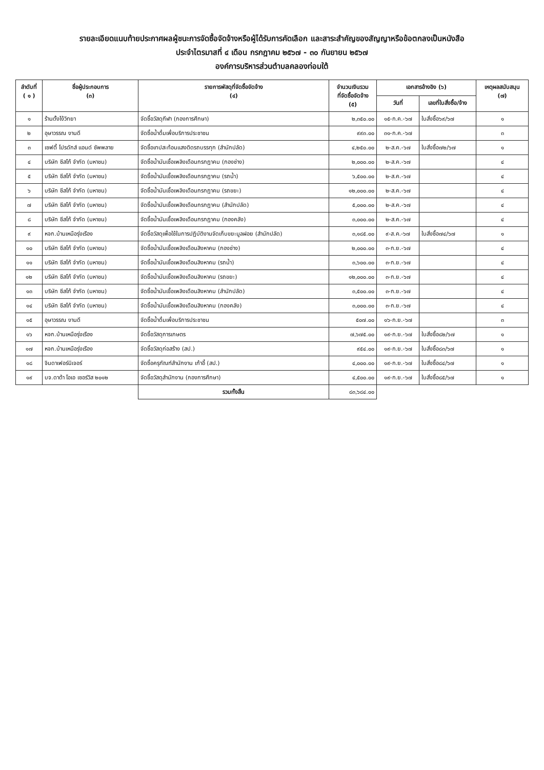รายละเอียดแนบท้ายประกาศผลผู้ชนะการจัดซื้อจัดจ้างหรือผู้ได้รับการคัดเลือก และสาระสำคัญของสัญญาหรือข้อตกลงเป็นหนังสือ
ประจำไตรมาสที่ ๔ เดือน กรกฎาคม ๒๕๖๗ - ๓๐ กันยายน ๒๕๖๗
องค์การบริหารส่วนตำบลคลองท่อมใต้
| ลำดับที่ ( ๑ ) | ชื่อผู้ประกอบการ (๓) | รายการพัสดุที่จัดซื้อจัดจ้าง (๔) | จำนวนเงินรวม ที่จัดซื้อจัดจ้าง (๕) | เอกสารอ้างอิง (๖) | | เหตุผลสนับสนุน (๗) |
| --- | --- | --- | --- | --- | --- | --- |
| | | | | วันที่ | เลขที่ใบสั่งซื้อ/จ้าง | |
| ๑ | ร้านตั้งโง้วิทยา | จัดซื้อวัสดุกีฬา (กองการศึกษา) | ๒,๓๕๐.๐๐ | ๑๕-ก.ค.-๖๗ | ใบสั่งซื้อ๖๙/๖๗ | ๑ |
| ๒ | อุษาวรรณ งานดี | จัดซื้อน้ำดื่มเพื่อบริการประชาชน | ๙๙๓.๐๐ | ๓๑-ก.ค.-๖๗ | | ๓ |
| ๓ | เซฟตี้ โปรดักส์ แอนด์ ซัพพลาย | จัดซื้อเทปสะท้อนแสงติดรถบรรทุก (สำนักปลัด) | ๔,๒๕๐.๐๐ | ๒-ส.ค.-๖๗ | ใบสั่งซื้อ๗๒/๖๗ | ๑ |
| ๔ | บริษัท ซีสโก้ จำกัด (มหาชน) | จัดซื้อน้ำมันเชื้อเพลิงเดือนกรกฎาคม (กองช่าง) | ๒,๐๐๐.๐๐ | ๒-ส.ค.-๖๗ | | ๔ |
| ๕ | บริษัท ซีสโก้ จำกัด (มหาชน) | จัดซื้อน้ำมันเชื้อเพลิงเดือนกรกฎาคม (รถน้ำ) | ๖,๕๐๐.๐๐ | ๒-ส.ค.-๖๗ | | ๔ |
| ๖ | บริษัท ซีสโก้ จำกัด (มหาชน) | จัดซื้อน้ำมันเชื้อเพลิงเดือนกรกฎาคม (รถขยะ) | ๑๒,๐๐๐.๐๐ | ๒-ส.ค.-๖๗ | | ๔ |
| ๗ | บริษัท ซีสโก้ จำกัด (มหาชน) | จัดซื้อน้ำมันเชื้อเพลิงเดือนกรกฎาคม (สำนักปลัด) | ๕,๐๐๐.๐๐ | ๒-ส.ค.-๖๗ | | ๔ |
| ๘ | บริษัท ซีสโก้ จำกัด (มหาชน) | จัดซื้อน้ำมันเชื้อเพลิงเดือนกรกฎาคม (กองคลัง) | ๓,๐๐๐.๐๐ | ๒-ส.ค.-๖๗ | | ๔ |
| ๙ | หจก.บ้านเหนือรุ่งเรือง | จัดซื้อวัสดุเพื่อใช้ในการปฏิบัติงานจัดเก็บขยะมูลฝอย (สำนักปลัด) | ๓,๑๘๕.๐๐ | ๙-ส.ค.-๖๗ | ใบสั่งซื้อ๗๔/๖๗ | ๑ |
| ๑๐ | บริษัท ซีสโก้ จำกัด (มหาชน) | จัดซื้อน้ำมันเชื้อเพลิงเดือนสิงหาคม (กองช่าง) | ๒,๐๐๐.๐๐ | ๓-ก.ย.-๖๗ | | ๔ |
| ๑๑ | บริษัท ซีสโก้ จำกัด (มหาชน) | จัดซื้อน้ำมันเชื้อเพลิงเดือนสิงหาคม (รถน้ำ) | ๓,๖๐๐.๐๐ | ๓-ก.ย.-๖๗ | | ๔ |
| ๑๒ | บริษัท ซีสโก้ จำกัด (มหาชน) | จัดซื้อน้ำมันเชื้อเพลิงเดือนสิงหาคม (รถขยะ) | ๑๒,๐๐๐.๐๐ | ๓-ก.ย.-๖๗ | | ๔ |
| ๑๓ | บริษัท ซีสโก้ จำกัด (มหาชน) | จัดซื้อน้ำมันเชื้อเพลิงเดือนสิงหาคม (สำนักปลัด) | ๓,๕๐๐.๐๐ | ๓-ก.ย.-๖๗ | | ๔ |
| ๑๔ | บริษัท ซีสโก้ จำกัด (มหาชน) | จัดซื้อน้ำมันเชื้อเพลิงเดือนสิงหาคม (กองคลัง) | ๓,๐๐๐.๐๐ | ๓-ก.ย.-๖๗ | | ๔ |
| ๑๕ | อุษาวรรณ งานดี | จัดซื้อน้ำดื่มเพื่อบริการประชาชน | ๕๐๗.๐๐ | ๑๖-ก.ย.-๖๗ | | ๓ |
| ๑๖ | หจก.บ้านเหนือรุ่งเรือง | จัดซื้อวัสดุการเกษตร | ๗,๖๗๕.๐๐ | ๑๙-ก.ย.-๖๗ | ใบสั่งซื้อ๘๒/๖๗ | ๑ |
| ๑๗ | หจก.บ้านเหนือรุ่งเรือง | จัดซื้อวัสดุก่อสร้าง (สป.) | ๙๕๔.๐๐ | ๑๙-ก.ย.-๖๗ | ใบสั่งซื้อ๘๓/๖๗ | ๑ |
| ๑๘ | จินดาเฟอร์นิเจอร์ | จัดซื้อครุภัณฑ์สำนักงาน เก้าอี้ (สป.) | ๔,๐๐๐.๐๐ | ๑๙-ก.ย.-๖๗ | ใบสั่งซื้อ๘๔/๖๗ | ๑ |
| ๑๙ | บจ.ดาต้า โอเอ เซอร์วิส ๒๐๑๒ | จัดซื้อวัสดุสำนักงาน (กองการศึกษา) | ๔,๕๐๐.๐๐ | ๑๙-ก.ย.-๖๗ | ใบสั่งซื้อ๘๕/๖๗ | ๑ |
| | | รวมทั้งสิ้น | ๘๓,๖๘๔.๐๐ | | | |